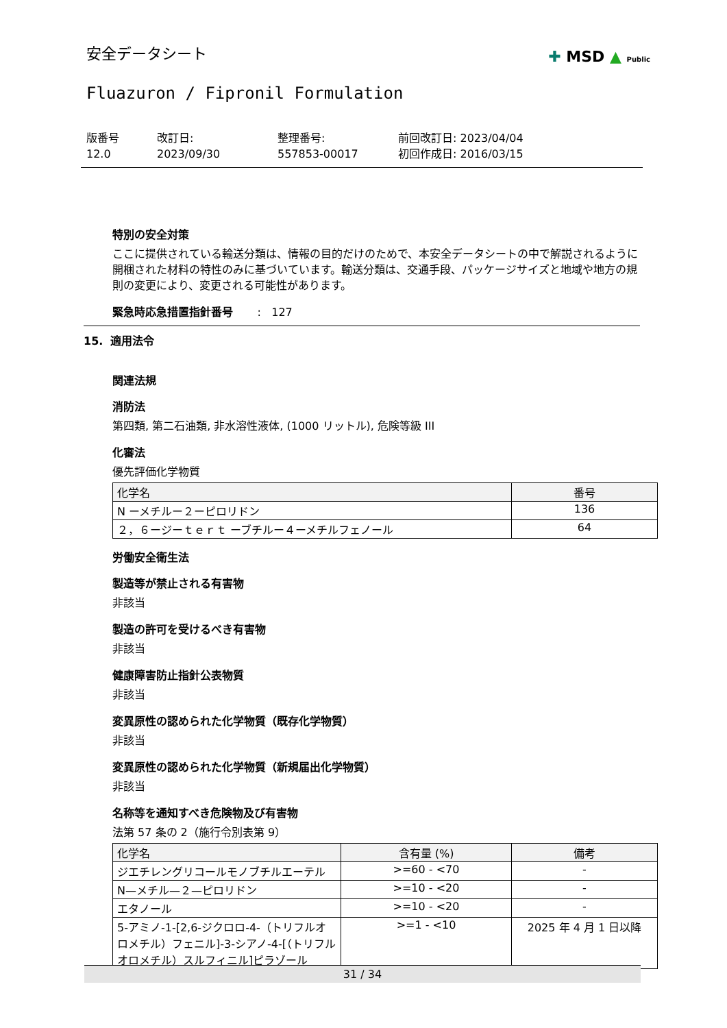✚ MSD ▲ Public
安全データシート
Fluazuron / Fipronil Formulation
版番号
12.0
改訂日:
2023/09/30
整理番号:
557853-00017
前回改訂日: 2023/04/04
初回作成日: 2016/03/15
特別の安全対策
ここに提供されている輸送分類は、情報の目的だけのためで、本安全データシートの中で解説されるように開梱された材料の特性のみに基づいています。輸送分類は、交通手段、パッケージサイズと地域や地方の規則の変更により、変更される可能性があります。
緊急時応急措置指針番号 : 127
15. 適用法令
関連法規
消防法
第四類, 第二石油類, 非水溶性液体, (1000 リットル), 危険等級 III
化審法
優先評価化学物質
| 化学名 | 番号 |
| --- | --- |
| N ーメチルー２ーピロリドン | 136 |
| ２，６ージーｔｅｒｔ ーブチルー４ーメチルフェノール | 64 |
労働安全衛生法
製造等が禁止される有害物
非該当
製造の許可を受けるべき有害物
非該当
健康障害防止指針公表物質
非該当
変異原性の認められた化学物質（既存化学物質）
非該当
変異原性の認められた化学物質（新規届出化学物質）
非該当
名称等を通知すべき危険物及び有害物
法第 57 条の 2（施行令別表第 9）
| 化学名 | 含有量 (%) | 備考 |
| --- | --- | --- |
| ジエチレングリコールモノブチルエーテル | >=60 - <70 | - |
| N—メチル—２—ピロリドン | >=10 - <20 | - |
| エタノール | >=10 - <20 | - |
| 5-アミノ-1-[2,6-ジクロロ-4-（トリフルオロメチル）フェニル]-3-シアノ-4-[（トリフルオロメチル）スルフィニル]ピラゾール | >=1 - <10 | 2025 年 4 月 1 日以降 |
31 / 34